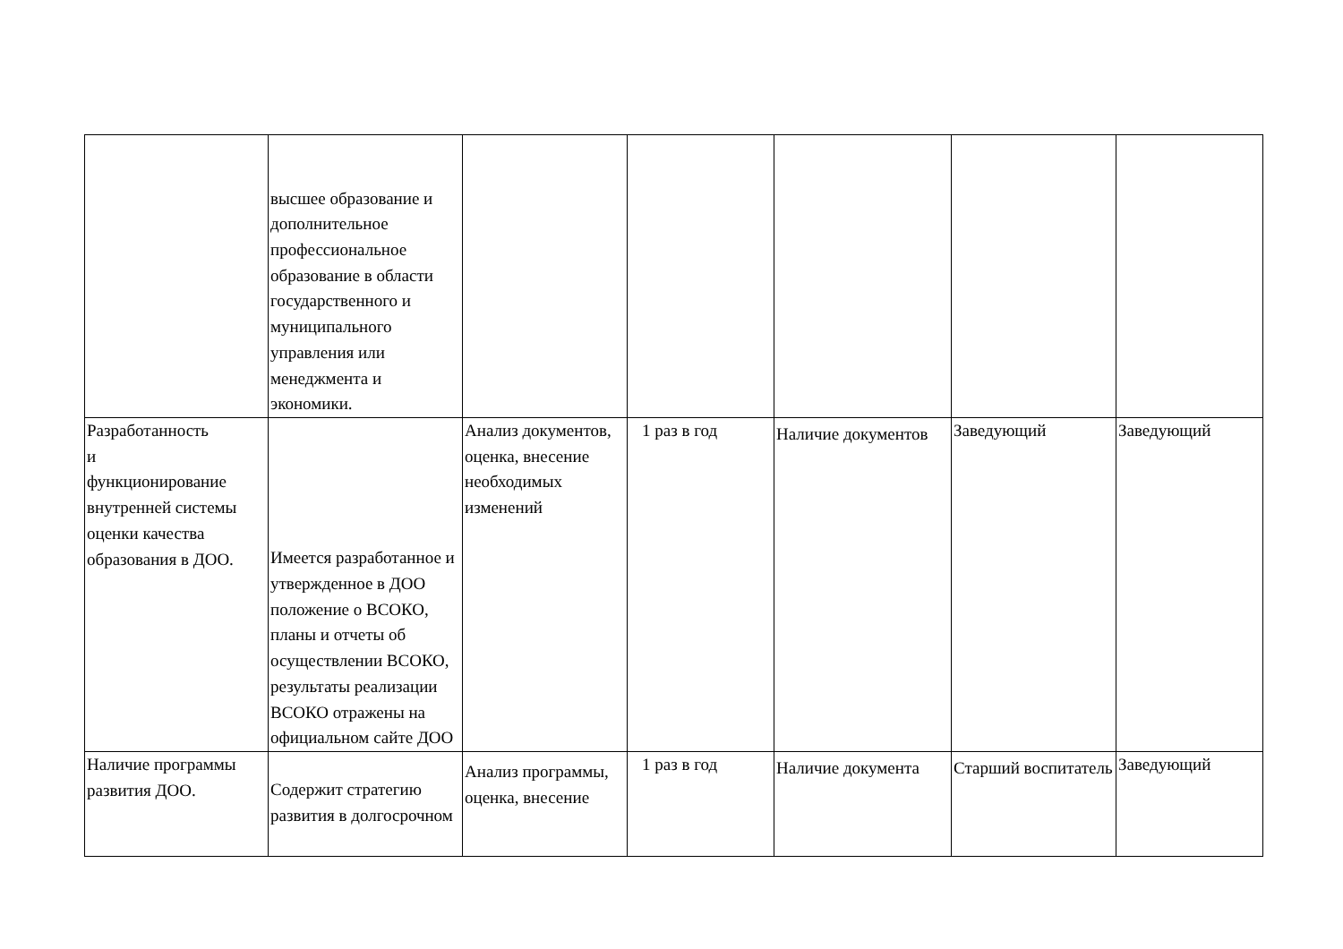| | высшее образование и дополнительное профессиональное образование в области государственного и муниципального управления или менеджмента и экономики. | | | | | |
| Разработанность и функционирование внутренней системы оценки качества образования в ДОО. | Имеется разработанное и утвержденное в ДОО положение о ВСОКО, планы и отчеты об осуществлении ВСОКО, результаты реализации ВСОКО отражены на официальном сайте ДОО | Анализ документов, оценка, внесение необходимых изменений | 1 раз в год | Наличие документов | Заведующий | Заведующий |
| Наличие программы развития ДОО. | Содержит стратегию развития в долгосрочном | Анализ программы, оценка, внесение | 1 раз в год | Наличие документа | Старший воспитатель | Заведующий |